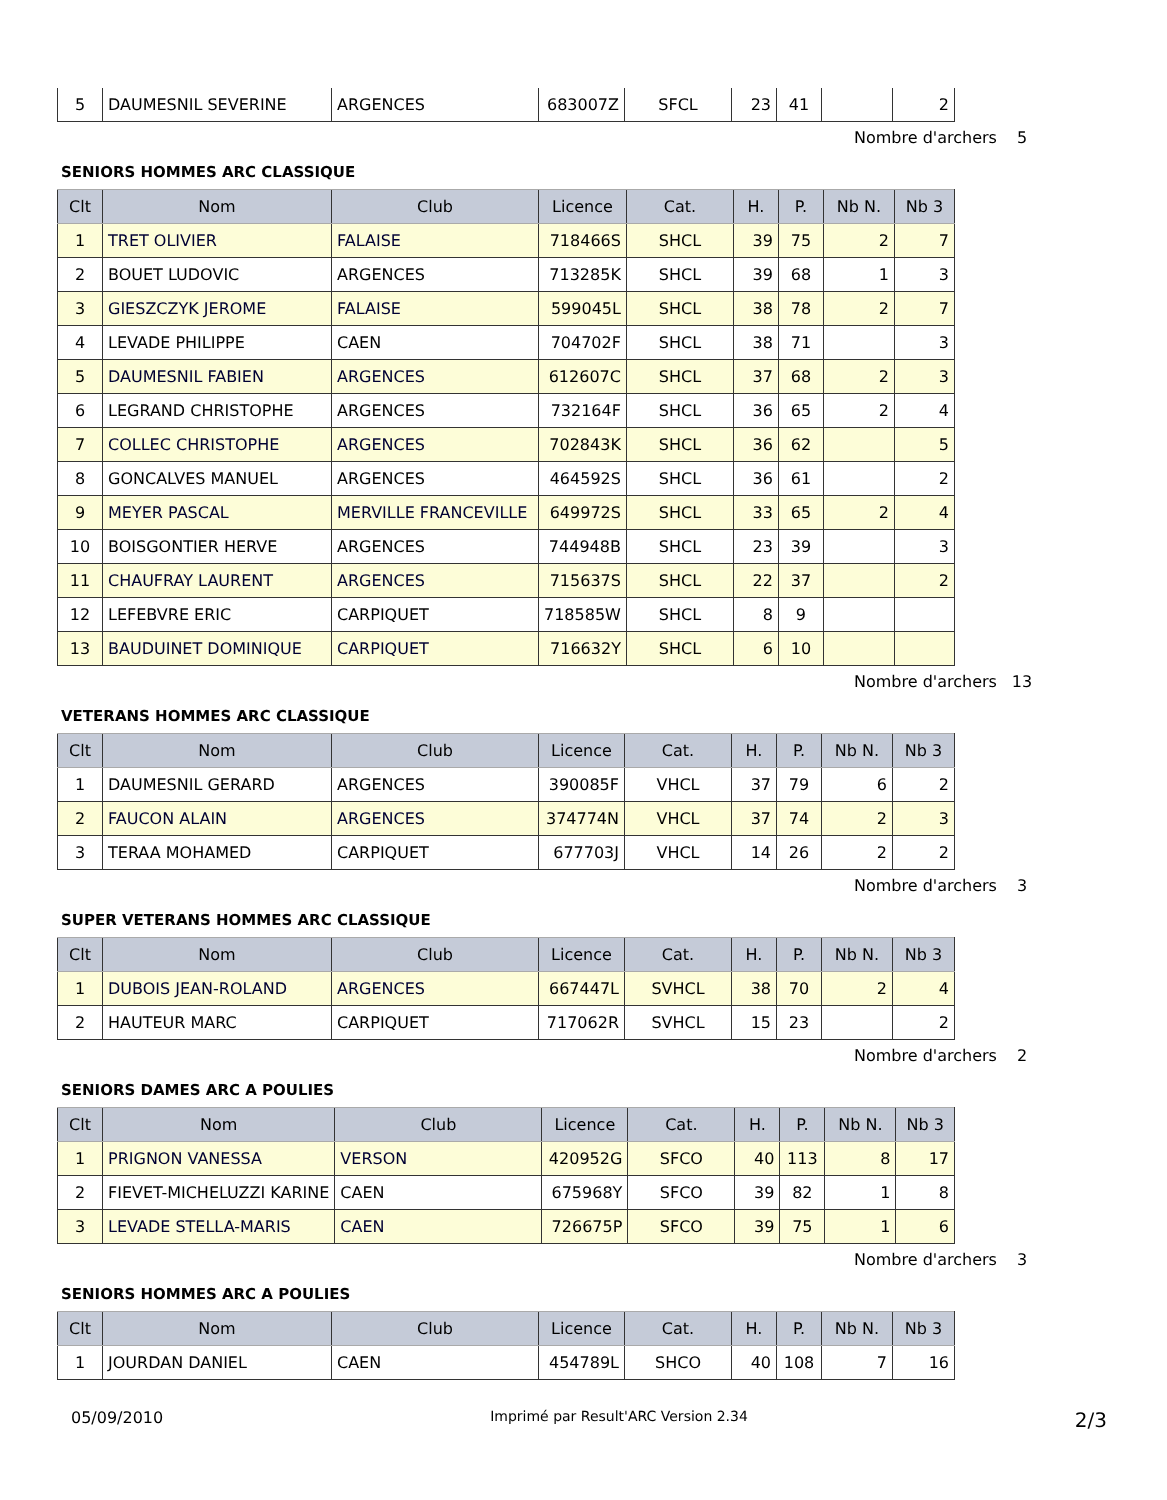| 5 | DAUMESNIL SEVERINE | ARGENCES | 683007Z | SFCL | 23 | 41 | | 2 |
Nombre d'archers 5
SENIORS HOMMES ARC CLASSIQUE
| Clt | Nom | Club | Licence | Cat. | H. | P. | Nb N. | Nb 3 |
| --- | --- | --- | --- | --- | --- | --- | --- | --- |
| 1 | TRET OLIVIER | FALAISE | 718466S | SHCL | 39 | 75 | 2 | 7 |
| 2 | BOUET LUDOVIC | ARGENCES | 713285K | SHCL | 39 | 68 | 1 | 3 |
| 3 | GIESZCZYK JEROME | FALAISE | 599045L | SHCL | 38 | 78 | 2 | 7 |
| 4 | LEVADE PHILIPPE | CAEN | 704702F | SHCL | 38 | 71 | | 3 |
| 5 | DAUMESNIL FABIEN | ARGENCES | 612607C | SHCL | 37 | 68 | 2 | 3 |
| 6 | LEGRAND CHRISTOPHE | ARGENCES | 732164F | SHCL | 36 | 65 | 2 | 4 |
| 7 | COLLEC CHRISTOPHE | ARGENCES | 702843K | SHCL | 36 | 62 | | 5 |
| 8 | GONCALVES MANUEL | ARGENCES | 464592S | SHCL | 36 | 61 | | 2 |
| 9 | MEYER PASCAL | MERVILLE FRANCEVILLE | 649972S | SHCL | 33 | 65 | 2 | 4 |
| 10 | BOISGONTIER HERVE | ARGENCES | 744948B | SHCL | 23 | 39 | | 3 |
| 11 | CHAUFRAY LAURENT | ARGENCES | 715637S | SHCL | 22 | 37 | | 2 |
| 12 | LEFEBVRE ERIC | CARPIQUET | 718585W | SHCL | 8 | 9 | | |
| 13 | BAUDUINET DOMINIQUE | CARPIQUET | 716632Y | SHCL | 6 | 10 | | |
Nombre d'archers 13
VETERANS HOMMES ARC CLASSIQUE
| Clt | Nom | Club | Licence | Cat. | H. | P. | Nb N. | Nb 3 |
| --- | --- | --- | --- | --- | --- | --- | --- | --- |
| 1 | DAUMESNIL GERARD | ARGENCES | 390085F | VHCL | 37 | 79 | 6 | 2 |
| 2 | FAUCON ALAIN | ARGENCES | 374774N | VHCL | 37 | 74 | 2 | 3 |
| 3 | TERAA MOHAMED | CARPIQUET | 677703J | VHCL | 14 | 26 | 2 | 2 |
Nombre d'archers 3
SUPER VETERANS HOMMES ARC CLASSIQUE
| Clt | Nom | Club | Licence | Cat. | H. | P. | Nb N. | Nb 3 |
| --- | --- | --- | --- | --- | --- | --- | --- | --- |
| 1 | DUBOIS JEAN-ROLAND | ARGENCES | 667447L | SVHCL | 38 | 70 | 2 | 4 |
| 2 | HAUTEUR MARC | CARPIQUET | 717062R | SVHCL | 15 | 23 | | 2 |
Nombre d'archers 2
SENIORS DAMES ARC A POULIES
| Clt | Nom | Club | Licence | Cat. | H. | P. | Nb N. | Nb 3 |
| --- | --- | --- | --- | --- | --- | --- | --- | --- |
| 1 | PRIGNON VANESSA | VERSON | 420952G | SFCO | 40 | 113 | 8 | 17 |
| 2 | FIEVET-MICHELUZZI KARINE | CAEN | 675968Y | SFCO | 39 | 82 | 1 | 8 |
| 3 | LEVADE STELLA-MARIS | CAEN | 726675P | SFCO | 39 | 75 | 1 | 6 |
Nombre d'archers 3
SENIORS HOMMES ARC A POULIES
| Clt | Nom | Club | Licence | Cat. | H. | P. | Nb N. | Nb 3 |
| --- | --- | --- | --- | --- | --- | --- | --- | --- |
| 1 | JOURDAN DANIEL | CAEN | 454789L | SHCO | 40 | 108 | 7 | 16 |
05/09/2010 Imprimé par Result'ARC Version 2.34 2/3